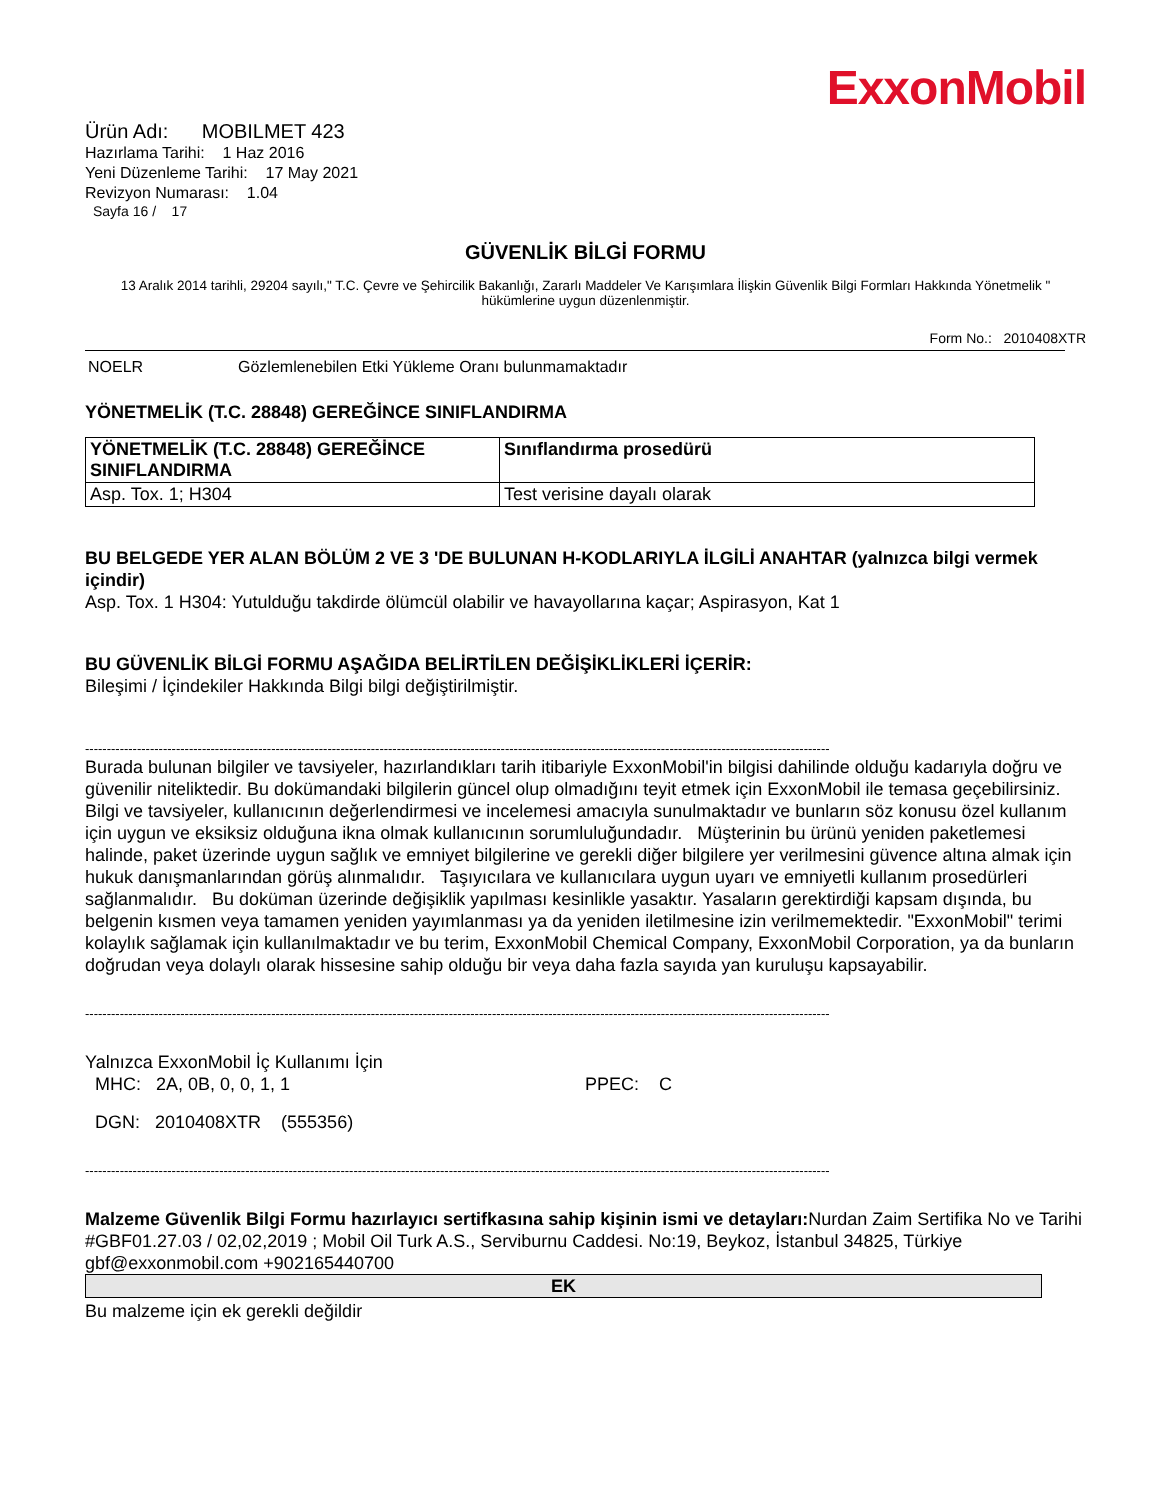ExxonMobil
Ürün Adı: MOBILMET 423
Hazırlama Tarihi: 1 Haz 2016
Yeni Düzenleme Tarihi: 17 May 2021
Revizyon Numarası: 1.04
Sayfa 16 / 17
GÜVENLİK BİLGİ FORMU
13 Aralık 2014 tarihli, 29204 sayılı," T.C. Çevre ve Şehircilik Bakanlığı, Zararlı Maddeler Ve Karışımlara İlişkin Güvenlik Bilgi Formları Hakkında Yönetmelik " hükümlerine uygun düzenlenmiştir.
Form No.: 2010408XTR
NOELR Gözlemlenebilen Etki Yükleme Oranı bulunmamaktadır
YÖNETMELİK (T.C. 28848) GEREĞİNCE SINIFLANDIRMA
| YÖNETMELİK (T.C. 28848) GEREĞİNCE SINIFLANDIRMA | Sınıflandırma prosedürü |
| Asp. Tox. 1; H304 | Test verisine dayalı olarak |
BU BELGEDE YER ALAN BÖLÜM 2 VE 3 'DE BULUNAN H-KODLARIYLA İLGİLİ ANAHTAR (yalnızca bilgi vermek içindir)
Asp. Tox. 1 H304: Yutulduğu takdirde ölümcül olabilir ve havayollarına kaçar; Aspirasyon, Kat 1
BU GÜVENLİK BİLGİ FORMU AŞAĞIDA BELİRTİLEN DEĞİŞİKLİKLERİ İÇERİR:
Bileşimi / İçindekiler Hakkında Bilgi bilgi değiştirilmiştir.
----------------------------------------------------------------------------------------------------------------------------------------------------------------------------
Burada bulunan bilgiler ve tavsiyeler, hazırlandıkları tarih itibariyle ExxonMobil'in bilgisi dahilinde olduğu kadarıyla doğru ve güvenilir niteliktedir. Bu dokümandaki bilgilerin güncel olup olmadığını teyit etmek için ExxonMobil ile temasa geçebilirsiniz. Bilgi ve tavsiyeler, kullanıcının değerlendirmesi ve incelemesi amacıyla sunulmaktadır ve bunların söz konusu özel kullanım için uygun ve eksiksiz olduğuna ikna olmak kullanıcının sorumluluğundadır. Müşterinin bu ürünü yeniden paketlemesi halinde, paket üzerinde uygun sağlık ve emniyet bilgilerine ve gerekli diğer bilgilere yer verilmesini güvence altına almak için hukuk danışmanlarından görüş alınmalıdır. Taşıyıcılara ve kullanıcılara uygun uyarı ve emniyetli kullanım prosedürleri sağlanmalıdır. Bu doküman üzerinde değişiklik yapılması kesinlikle yasaktır. Yasaların gerektirdiği kapsam dışında, bu belgenin kısmen veya tamamen yeniden yayımlanması ya da yeniden iletilmesine izin verilmemektedir. "ExxonMobil" terimi kolaylık sağlamak için kullanılmaktadır ve bu terim, ExxonMobil Chemical Company, ExxonMobil Corporation, ya da bunların doğrudan veya dolaylı olarak hissesine sahip olduğu bir veya daha fazla sayıda yan kuruluşu kapsayabilir.
----------------------------------------------------------------------------------------------------------------------------------------------------------------------------
Yalnızca ExxonMobil İç Kullanımı İçin
MHC: 2A, 0B, 0, 0, 1, 1 PPEC: C
DGN: 2010408XTR (555356)
----------------------------------------------------------------------------------------------------------------------------------------------------------------------------
Malzeme Güvenlik Bilgi Formu hazırlayıcı sertifkasına sahip kişinin ismi ve detayları: Nurdan Zaim Sertifika No ve Tarihi #GBF01.27.03 / 02,02,2019 ; Mobil Oil Turk A.S., Serviburnu Caddesi. No:19, Beykoz, İstanbul 34825, Türkiye gbf@exxonmobil.com +902165440700
EK
Bu malzeme için ek gerekli değildir